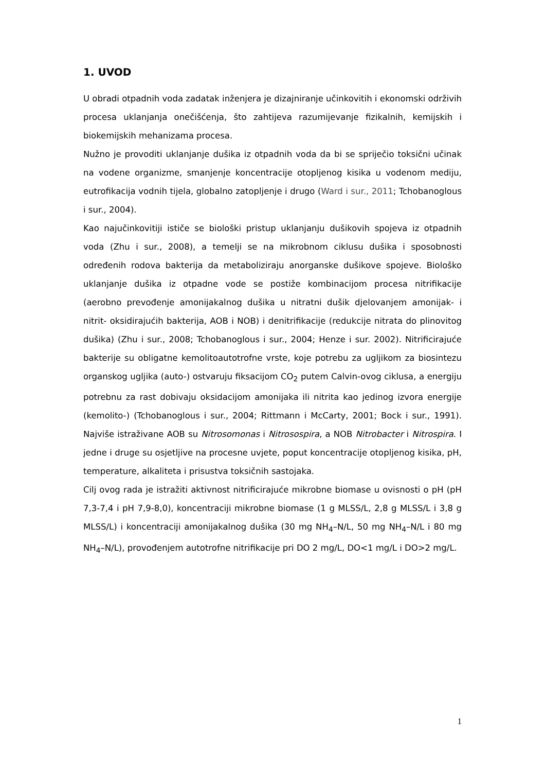1. UVOD
U obradi otpadnih voda zadatak inženjera je dizajniranje učinkovitih i ekonomski održivih procesa uklanjanja onečišćenja, što zahtijeva razumijevanje fizikalnih, kemijskih i biokemijskih mehanizama procesa.
Nužno je provoditi uklanjanje dušika iz otpadnih voda da bi se spriječio toksični učinak na vodene organizme, smanjenje koncentracije otopljenog kisika u vodenom mediju, eutrofikacija vodnih tijela, globalno zatopljenje i drugo (Ward i sur., 2011; Tchobanoglous i sur., 2004).
Kao najučinkovitiji ističe se biološki pristup uklanjanju dušikovih spojeva iz otpadnih voda (Zhu i sur., 2008), a temelji se na mikrobnom ciklusu dušika i sposobnosti određenih rodova bakterija da metaboliziraju anorganske dušikove spojeve. Biološko uklanjanje dušika iz otpadne vode se postiže kombinacijom procesa nitrifikacije (aerobno prevođenje amonijakalnog dušika u nitratni dušik djelovanjem amonijak- i nitrit- oksidirajućih bakterija, AOB i NOB) i denitrifikacije (redukcije nitrata do plinovitog dušika) (Zhu i sur., 2008; Tchobanoglous i sur., 2004; Henze i sur. 2002). Nitrificirajuće bakterije su obligatne kemolitoautotrofne vrste, koje potrebu za ugljikom za biosintezu organskog ugljika (auto-) ostvaruju fiksacijom CO<sub>2</sub> putem Calvin-ovog ciklusa, a energiju potrebnu za rast dobivaju oksidacijom amonijaka ili nitrita kao jedinog izvora energije (kemolito-) (Tchobanoglous i sur., 2004; Rittmann i McCarty, 2001; Bock i sur., 1991). Najviše istraživane AOB su Nitrosomonas i Nitrosospira, a NOB Nitrobacter i Nitrospira. I jedne i druge su osjetljive na procesne uvjete, poput koncentracije otopljenog kisika, pH, temperature, alkaliteta i prisustva toksičnih sastojaka.
Cilj ovog rada je istražiti aktivnost nitrificirajuće mikrobne biomase u ovisnosti o pH (pH 7,3-7,4 i pH 7,9-8,0), koncentraciji mikrobne biomase (1 g MLSS/L, 2,8 g MLSS/L i 3,8 g MLSS/L) i koncentraciji amonijakalnog dušika (30 mg NH<sub>4</sub>–N/L, 50 mg NH<sub>4</sub>–N/L i 80 mg NH<sub>4</sub>–N/L), provođenjem autotrofne nitrifikacije pri DO 2 mg/L, DO<1 mg/L i DO>2 mg/L.
1